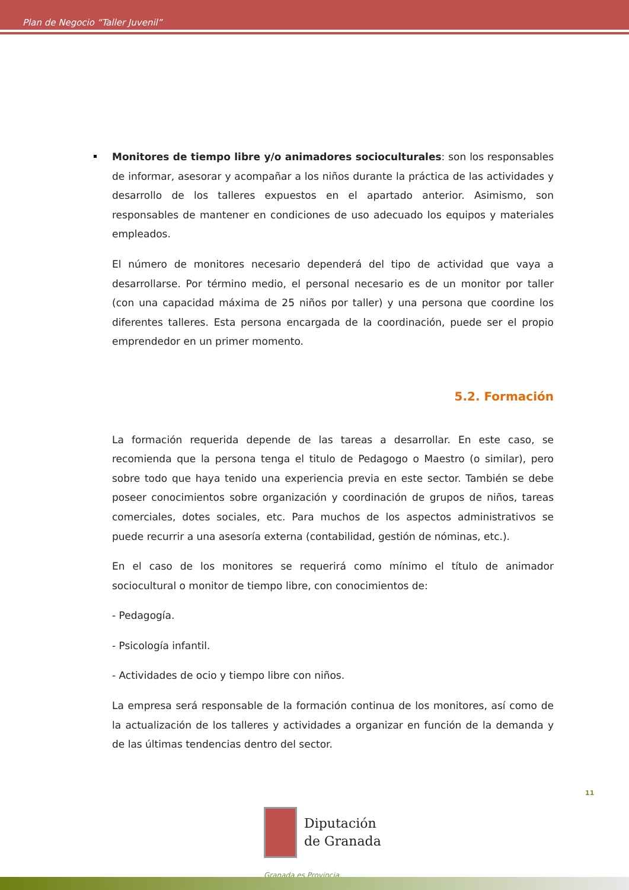Plan de Negocio “Taller Juvenil”
Monitores de tiempo libre y/o animadores socioculturales: son los responsables de informar, asesorar y acompañar a los niños durante la práctica de las actividades y desarrollo de los talleres expuestos en el apartado anterior. Asimismo, son responsables de mantener en condiciones de uso adecuado los equipos y materiales empleados.
El número de monitores necesario dependerá del tipo de actividad que vaya a desarrollarse. Por término medio, el personal necesario es de un monitor por taller (con una capacidad máxima de 25 niños por taller) y una persona que coordine los diferentes talleres. Esta persona encargada de la coordinación, puede ser el propio emprendedor en un primer momento.
5.2. Formación
La formación requerida depende de las tareas a desarrollar. En este caso, se recomienda que la persona tenga el titulo de Pedagogo o Maestro (o similar), pero sobre todo que haya tenido una experiencia previa en este sector. También se debe poseer conocimientos sobre organización y coordinación de grupos de niños, tareas comerciales, dotes sociales, etc. Para muchos de los aspectos administrativos se puede recurrir a una asesoría externa (contabilidad, gestión de nóminas, etc.).
En el caso de los monitores se requerirá como mínimo el título de animador sociocultural o monitor de tiempo libre, con conocimientos de:
- Pedagogía.
- Psicología infantil.
- Actividades de ocio y tiempo libre con niños.
La empresa será responsable de la formación continua de los monitores, así como de la actualización de los talleres y actividades a organizar en función de la demanda y de las últimas tendencias dentro del sector.
11
Diputación
de Granada
Granada es Provincia